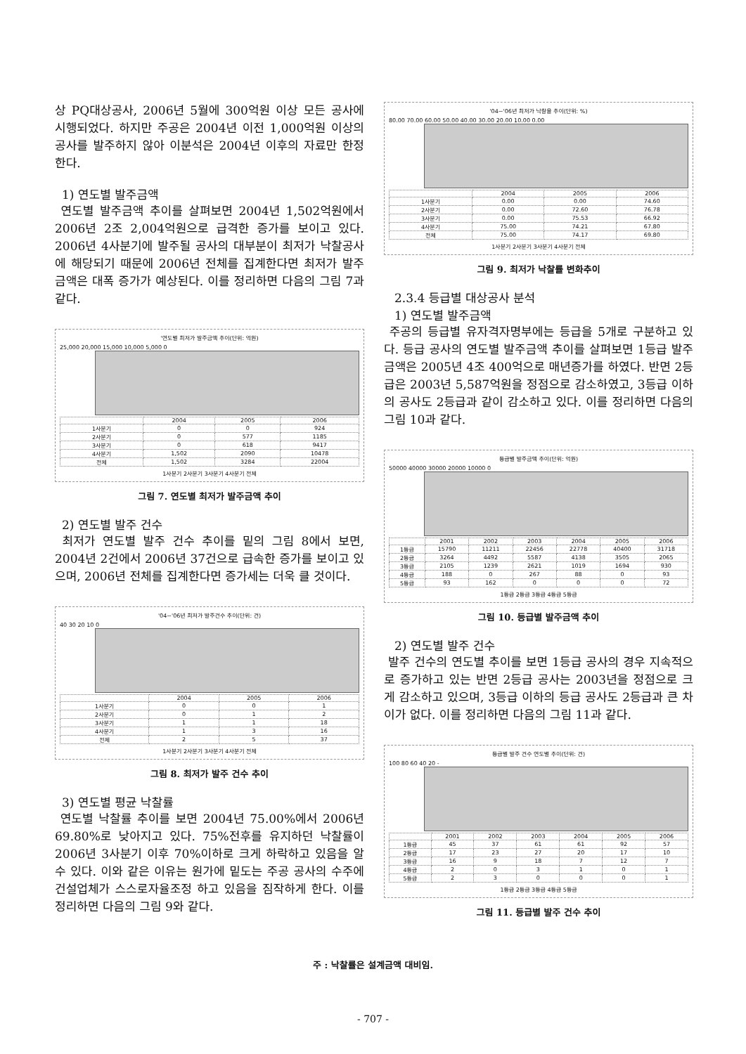상 PQ대상공사, 2006년 5월에 300억원 이상 모든 공사에 시행되었다. 하지만 주공은 2004년 이전 1,000억원 이상의 공사를 발주하지 않아 이분석은 2004년 이후의 자료만 한정한다.
1) 연도별 발주금액
연도별 발주금액 추이를 살펴보면 2004년 1,502억원에서 2006년 2조 2,004억원으로 급격한 증가를 보이고 있다. 2006년 4사분기에 발주될 공사의 대부분이 최저가 낙찰공사에 해당되기 때문에 2006년 전체를 집계한다면 최저가 발주금액은 대폭 증가가 예상된다. 이를 정리하면 다음의 그림 7과 같다.
'연도별 최저가 발주금액 추이(단위: 억원)
25,000 20,000 15,000 10,000 5,000 0
| | 2004 | 2005 | 2006 |
| --- | --- | --- | --- |
| 1사분기 | 0 | 0 | 924 |
| 2사분기 | 0 | 577 | 1185 |
| 3사분기 | 0 | 618 | 9417 |
| 4사분기 | 1,502 | 2090 | 10478 |
| 전체 | 1,502 | 3284 | 22004 |
1사분기 2사분기 3사분기 4사분기 전체
그림 7. 연도별 최저가 발주금액 추이
2) 연도별 발주 건수
최저가 연도별 발주 건수 추이를 밑의 그림 8에서 보면, 2004년 2건에서 2006년 37건으로 급속한 증가를 보이고 있으며, 2006년 전체를 집계한다면 증가세는 더욱 클 것이다.
'04~'06년 최저가 발주건수 추이(단위: 건)
40 30 20 10 0
| | 2004 | 2005 | 2006 |
| --- | --- | --- | --- |
| 1사분기 | 0 | 0 | 1 |
| 2사분기 | 0 | 1 | 2 |
| 3사분기 | 1 | 1 | 18 |
| 4사분기 | 1 | 3 | 16 |
| 전체 | 2 | 5 | 37 |
1사분기 2사분기 3사분기 4사분기 전체
그림 8. 최저가 발주 건수 추이
3) 연도별 평균 낙찰률
연도별 낙찰률 추이를 보면 2004년 75.00%에서 2006년 69.80%로 낮아지고 있다. 75%전후를 유지하던 낙찰률이 2006년 3사분기 이후 70%이하로 크게 하락하고 있음을 알 수 있다. 이와 같은 이유는 원가에 밑도는 주공 공사의 수주에 건설업체가 스스로자율조정 하고 있음을 짐작하게 한다. 이를 정리하면 다음의 그림 9와 같다.
'04~'06년 최저가 낙찰율 추이(단위: %)
80.00 70.00 60.00 50.00 40.00 30.00 20.00 10.00 0.00
| | 2004 | 2005 | 2006 |
| --- | --- | --- | --- |
| 1사분기 | 0.00 | 0.00 | 74.60 |
| 2사분기 | 0.00 | 72.60 | 76.78 |
| 3사분기 | 0.00 | 75.53 | 66.92 |
| 4사분기 | 75.00 | 74.21 | 67.80 |
| 전체 | 75.00 | 74.17 | 69.80 |
1사분기 2사분기 3사분기 4사분기 전체
그림 9. 최저가 낙찰률 변화추이
2.3.4 등급별 대상공사 분석
1) 연도별 발주금액
주공의 등급별 유자격자명부에는 등급을 5개로 구분하고 있다. 등급 공사의 연도별 발주금액 추이를 살펴보면 1등급 발주금액은 2005년 4조 400억으로 매년증가를 하였다. 반면 2등급은 2003년 5,587억원을 정점으로 감소하였고, 3등급 이하의 공사도 2등급과 같이 감소하고 있다. 이를 정리하면 다음의 그림 10과 같다.
등급별 발주금액 추이(단위: 억원)
50000 40000 30000 20000 10000 0
| | 2001 | 2002 | 2003 | 2004 | 2005 | 2006 |
| --- | --- | --- | --- | --- | --- | --- |
| 1등급 | 15790 | 11211 | 22456 | 22778 | 40400 | 31718 |
| 2등급 | 3264 | 4492 | 5587 | 4138 | 3505 | 2065 |
| 3등급 | 2105 | 1239 | 2621 | 1019 | 1694 | 930 |
| 4등급 | 188 | 0 | 267 | 88 | 0 | 93 |
| 5등급 | 93 | 162 | 0 | 0 | 0 | 72 |
1등급 2등급 3등급 4등급 5등급
그림 10. 등급별 발주금액 추이
2) 연도별 발주 건수
발주 건수의 연도별 추이를 보면 1등급 공사의 경우 지속적으로 증가하고 있는 반면 2등급 공사는 2003년을 정점으로 크게 감소하고 있으며, 3등급 이하의 등급 공사도 2등급과 큰 차이가 없다. 이를 정리하면 다음의 그림 11과 같다.
등급별 발주 건수 연도별 추이(단위: 건)
100 80 60 40 20 -
| | 2001 | 2002 | 2003 | 2004 | 2005 | 2006 |
| --- | --- | --- | --- | --- | --- | --- |
| 1등급 | 45 | 37 | 61 | 61 | 92 | 57 |
| 2등급 | 17 | 23 | 27 | 20 | 17 | 10 |
| 3등급 | 16 | 9 | 18 | 7 | 12 | 7 |
| 4등급 | 2 | 0 | 3 | 1 | 0 | 1 |
| 5등급 | 2 | 3 | 0 | 0 | 0 | 1 |
1등급 2등급 3등급 4등급 5등급
그림 11. 등급별 발주 건수 추이
주 : 낙찰률은 설계금액 대비임.
- 707 -